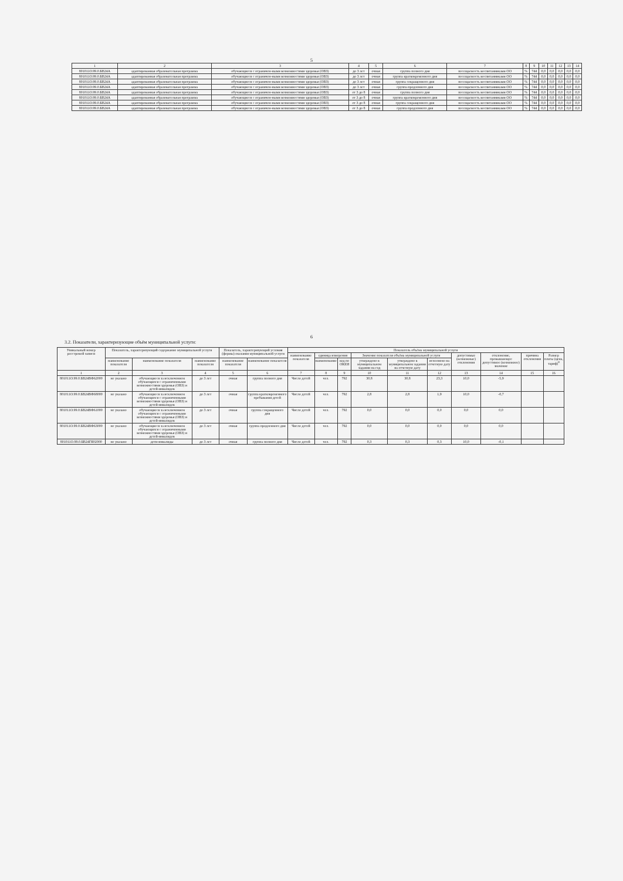5
| 1 | 2 | 3 | 4 | 5 | 6 | 7 | 8 | 9 | 10 | 11 | 12 | 13 | 14 |
| --- | --- | --- | --- | --- | --- | --- | --- | --- | --- | --- | --- | --- | --- |
| 801011О.99.0.БВ24А | адаптированная образовательная программа | обучающиеся с ограничен-ными возможностями здоровья (ОВЗ) | до 3 лет | очная | группа полного дня | посещаемость воспитанниками ОО | % | 744 | 0,0 | 0,0 | 0,0 | 0,0 | 0,0 |
| 801011О.99.0.БВ24А | адаптированная образовательная программа | обучающиеся с ограничен-ными возможностями здоровья (ОВЗ) | до 3 лет | очная | группа кратковременного дня | посещаемость воспитанниками ОО | % | 744 | 0,0 | 0,0 | 0,0 | 0,0 | 0,0 |
| 801011О.99.0.БВ24А | адаптированная образовательная программа | обучающиеся с ограничен-ными возможностями здоровья (ОВЗ) | до 3 лет | очная | группа сокращенного дня | посещаемость воспитанниками ОО | % | 744 | 0,0 | 0,0 | 0,0 | 0,0 | 0,0 |
| 801011О.99.0.БВ24А | адаптированная образовательная программа | обучающиеся с ограничен-ными возможностями здоровья (ОВЗ) | до 3 лет | очная | группа продленного дня | посещаемость воспитанниками ОО | % | 744 | 0,0 | 0,0 | 0,0 | 0,0 | 0,0 |
| 801011О.99.0.БВ24А | адаптированная образовательная программа | обучающиеся с ограничен-ными возможностями здоровья (ОВЗ) | от 3 до 8 | очная | группа полного дня | посещаемость воспитанниками ОО | % | 744 | 0,0 | 0,0 | 0,0 | 0,0 | 0,0 |
| 801011О.99.0.БВ24А | адаптированная образовательная программа | обучающиеся с ограничен-ными возможностями здоровья (ОВЗ) | от 3 до 8 | очная | группа кратковременного дня | посещаемость воспитанниками ОО | % | 744 | 0,0 | 0,0 | 0,0 | 0,0 | 0,0 |
| 801011О.99.0.БВ24А | адаптированная образовательная программа | обучающиеся с ограничен-ными возможностями здоровья (ОВЗ) | от 3 до 8 | очная | группа сокращенного дня | посещаемость воспитанниками ОО | % | 744 | 0,0 | 0,0 | 0,0 | 0,0 | 0,0 |
| 801011О.99.0.БВ24А | адаптированная образовательная программа | обучающиеся с ограничен-ными возможностями здоровья (ОВЗ) | от 3 до 8 | очная | группа продленного дня | посещаемость воспитанниками ОО | % | 744 | 0,0 | 0,0 | 0,0 | 0,0 | 0,0 |
6
3.2. Показатели, характеризующие объём муниципальной услуги:
| Уникальный номер реестровой записи | Показатель, характеризующий содержание муниципальной услуги | | | Показатель, характеризующий условия (формы) оказания муниципальной услуги | | Показатель объёма муниципальной услуги | | | | | | | | | |
| --- | --- | --- | --- | --- | --- | --- | --- | --- | --- | --- | --- | --- | --- | --- | --- |
| | | | | | | наименование показателя | единица измерения | | Значение показателя объёма муниципальной услуги | | | допустимые (возможные) отклонения | отклонение, превышающее допустимое (возможное) значение | причина отклонения | Размер платы (цена, тариф)<sup>8</sup> |
| | наименование показателя | наименование показателя | наименование показателя | наименование показателя | наименование показателя | | наименование | код по ОКЕИ | утверждено в муниципальном задании на год | утверждено в муниципальном задании на отчетную дату | исполнено на отчетную дату | | | | |
| 1 | 2 | 3 | 4 | 5 | 6 | 7 | 8 | 9 | 10 | 11 | 12 | 13 | 14 | 15 | 16 |
| 801011О.99.0.БВ24ВФ62000 | не указано | обучающиеся за исключением обучающихся с ограниченными возможностями здоровья (ОВЗ) и детей-инвалидов | до 3 лет | очная | группа полного дня | Число детей | чел. | 792 | 30,8 | 30,8 | 23,3 | 10,0 | -5,9 | | |
| 801011О.99.0.БВ24ВФ68000 | не указано | обучающиеся за исключением обучающихся с ограниченными возможностями здоровья (ОВЗ) и детей-инвалидов | до 3 лет | очная | группа кратковременного пребывания детей | Число детей | чел. | 792 | 2,8 | 2,8 | 1,9 | 10,0 | -0,7 | | |
| 801011О.99.0.БВ24ВФ61000 | не указано | обучающиеся за исключением обучающихся с ограниченными возможностями здоровья (ОВЗ) и детей-инвалидов | до 3 лет | очная | группа сокращенного дня | Число детей | чел. | 792 | 0,0 | 0,0 | 0,0 | 0,0 | 0,0 | | |
| 801011О.99.0.БВ24ВФ63000 | не указано | обучающиеся за исключением обучающихся с ограниченными возможностями здоровья (ОВЗ) и детей-инвалидов | до 3 лет | очная | группа продленного дня | Число детей | чел. | 792 | 0,0 | 0,0 | 0,0 | 0,0 | 0,0 | | |
| 801011О.99.0.БВ24ГЯ02000 | не указано | дети-инвалиды | до 3 лет | очная | группа полного дня | Число детей | чел. | 792 | 0,3 | 0,3 | 0,3 | 10,0 | -0,1 | | |